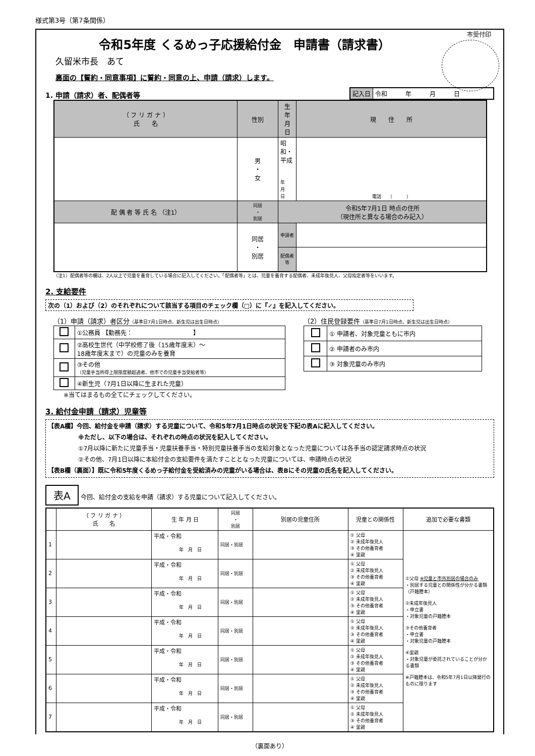様式第3号（第7条関係）
市受付印
令和5年度 くるめっ子応援給付金　申請書（請求書）
久留米市長　あて
裏面の【誓約・同意事項】に誓約・同意の上、申請（請求）します。
1. 申請（請求）者、配偶者等
| 記入日 | 令和 年 月 日 |
| （ フ リ ガ ナ ） 氏 名 | 性別 | 生 年 月 日 | 現 住 所 |
| | 男 ・ 女 | 昭和・平成 年 月 日 | 電話 （ ） |
| 配 偶 者 等 氏 名 （注1） | 同居 ・ 別居 | 令和5年7月1日 時点の住所 （現住所と異なる場合のみ記入） | |
| | 同居 ・ 別居 | 申請者 | |
| | | 配偶者等 | |
（注1）配偶者等の欄は、2人以上で児童を養育している場合に記入してください。「配偶者等」とは、児童を養育する配偶者、未成年後見人、父母指定者等をいいます。
2. 支給要件
次の（1）および（2）のそれぞれについて該当する項目のチェック欄（□）に『✓』を記入してください。
（1）申請（請求）者区分（基準日7月1日時点、新生児は出生日時点）
| | ①公務員 【勤務先： 】 |
| | ②高校生世代（中学校修了後（15歳年度末）～ 18歳年度末まで）の児童のみを養育 |
| | ③その他 （児童手当所得上限限度額超過者、他市での児童手当受給者等） |
| | ④新生児（7月1日以降に生まれた児童） |
※当てはまるもの全てにチェックしてください。
（2）住民登録要件（基準日7月1日時点、新生児は出生日時点）
| | ① 申請者、対象児童ともに市内 |
| | ② 申請者のみ市内 |
| | ③ 対象児童のみ市内 |
3. 給付金申請（請求）児童等
【表A欄】今回、給付金を申請（請求）する児童について、令和5年7月1日時点の状況を下記の表Aに記入してください。
※ただし、以下の場合は、それぞれの時点の状況を記入してください。
①7月以降に新たに児童手当・児童扶養手当・特別児童扶養手当の支給対象となった児童については各手当の認定請求時点の状況
②その他、7月1日以降に本給付金の支給要件を満たすこととなった児童については、申請時点の状況
【表B欄（裏面）】既に令和5年度くるめっ子給付金を受給済みの児童がいる場合は、表Bにその児童の氏名を記入してください。
表A 今回、給付金の支給を申請（請求）する児童について記入してください。
| | （ フ リ ガ ナ ） 氏 名 | 生 年 月 日 | 同居 ・ 別居 | 別居の児童住所 | 児童との関係性 | 追加で必要な書類 |
| --- | --- | --- | --- | --- | --- | --- |
| 1 | | 平成・令和 年 月 日 | 同居・別居 | | ① 父母 ② 未成年後見人 ③ その他養育者 ④ 里親 | ①父母 ※児童と市外別居の場合のみ ・別居する児童との関係性が分かる書類（戸籍謄本） ②未成年後見人 ・申立書 ・対象児童の戸籍謄本 ③その他養育者 ・申立書 ・対象児童の戸籍謄本 ④里親 ・対象児童が委託されていることが分かる書類 ※戸籍謄本は、令和5年7月1日以降発行のものに限ります |
| 2 | | 平成・令和 年 月 日 | 同居・別居 | | ① 父母 ② 未成年後見人 ③ その他養育者 ④ 里親 | |
| 3 | | 平成・令和 年 月 日 | 同居・別居 | | ① 父母 ② 未成年後見人 ③ その他養育者 ④ 里親 | |
| 4 | | 平成・令和 年 月 日 | 同居・別居 | | ① 父母 ② 未成年後見人 ③ その他養育者 ④ 里親 | |
| 5 | | 平成・令和 年 月 日 | 同居・別居 | | ① 父母 ② 未成年後見人 ③ その他養育者 ④ 里親 | |
| 6 | | 平成・令和 年 月 日 | 同居・別居 | | ① 父母 ② 未成年後見人 ③ その他養育者 ④ 里親 | |
| 7 | | 平成・令和 年 月 日 | 同居・別居 | | ① 父母 ② 未成年後見人 ③ その他養育者 ④ 里親 | |
（裏面あり）